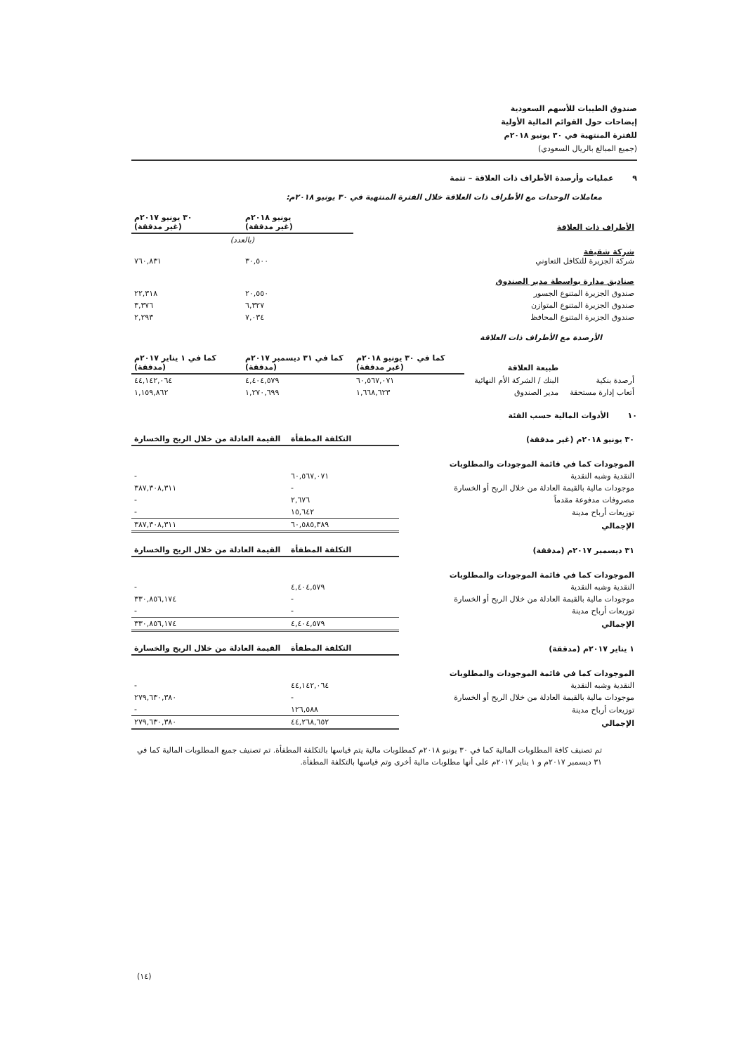صندوق الطيبات للأسهم السعودية
إيضاحات حول القوائم المالية الأولية
للفترة المنتهية في ٣٠ يونيو ٢٠١٨م
(جميع المبالغ بالريال السعودي)
٩ عمليات وأرصدة الأطراف ذات العلاقة – تتمة
معاملات الوحدات مع الأطراف ذات العلاقة خلال الفترة المنتهية في ٣٠ يونيو ٢٠١٨م:
| الأطراف ذات العلاقة | يونيو ٢٠١٨م (غير مدققة) | ٣٠ يونيو ٢٠١٧م (غير مدققة) |
| --- | --- | --- |
| | (بالعدد) | |
| شركة شقيقة شركة الجزيرة للتكافل التعاوني | ٣٠,٥٠٠ | ٧٦٠,٨٣١ |
| صناديق مدارة بواسطة مدير الصندوق | | |
| صندوق الجزيرة المتنوع الجسور | ٢٠,٥٥٠ | ٢٢,٣١٨ |
| صندوق الجزيرة المتنوع المتوازن | ٦,٣٢٧ | ٣,٣٧٦ |
| صندوق الجزيرة المتنوع المحافظ | ٧,٠٣٤ | ٢,٢٩٣ |
الأرصدة مع الأطراف ذات العلاقة
| | طبيعة العلاقة | كما في ٣٠ يونيو ٢٠١٨م (غير مدققة) | كما في ٣١ ديسمبر ٢٠١٧م (مدققة) | كما في ١ يناير ٢٠١٧م (مدققة) |
| --- | --- | --- | --- | --- |
| أرصدة بنكية | البنك / الشركة الأم النهائية | ٦٠,٥٦٧,٠٧١ | ٤,٤٠٤,٥٧٩ | ٤٤,١٤٢,٠٦٤ |
| أتعاب إدارة مستحقة | مدير الصندوق | ١,٦٦٨,٦٢٣ | ١,٢٧٠,٦٩٩ | ١,١٥٩,٨٦٢ |
١٠ الأدوات المالية حسب الفئة
| ٣٠ يونيو ٢٠١٨م (غير مدققة) | التكلفة المطفأة | القيمة العادلة من خلال الربح والخسارة |
| --- | --- | --- |
| الموجودات كما في قائمة الموجودات والمطلوبات | | |
| النقدية وشبه النقدية | ٦٠,٥٦٧,٠٧١ | - |
| موجودات مالية بالقيمة العادلة من خلال الربح أو الخسارة | - | ٣٨٧,٣٠٨,٣١١ |
| مصروفات مدفوعة مقدماً | ٢,٦٧٦ | - |
| توزيعات أرباح مدينة | ١٥,٦٤٢ | - |
| الإجمالي | ٦٠,٥٨٥,٣٨٩ | ٣٨٧,٣٠٨,٣١١ |
| ٣١ ديسمبر ٢٠١٧م (مدققة) | التكلفة المطفأة | القيمة العادلة من خلال الربح والخسارة |
| الموجودات كما في قائمة الموجودات والمطلوبات | | |
| النقدية وشبه النقدية | ٤,٤٠٤,٥٧٩ | - |
| موجودات مالية بالقيمة العادلة من خلال الربح أو الخسارة | - | ٣٣٠,٨٥٦,١٧٤ |
| توزيعات أرباح مدينة | - | - |
| الإجمالي | ٤,٤٠٤,٥٧٩ | ٣٣٠,٨٥٦,١٧٤ |
| ١ يناير ٢٠١٧م (مدققة) | التكلفة المطفأة | القيمة العادلة من خلال الربح والخسارة |
| الموجودات كما في قائمة الموجودات والمطلوبات | | |
| النقدية وشبه النقدية | ٤٤,١٤٢,٠٦٤ | - |
| موجودات مالية بالقيمة العادلة من خلال الربح أو الخسارة | - | ٢٧٩,٦٣٠,٣٨٠ |
| توزيعات أرباح مدينة | ١٢٦,٥٨٨ | - |
| الإجمالي | ٤٤,٢٦٨,٦٥٢ | ٢٧٩,٦٣٠,٣٨٠ |
تم تصنيف كافة المطلوبات المالية كما في ٣٠ يونيو ٢٠١٨م كمطلوبات مالية يتم قياسها بالتكلفة المطفأة. تم تصنيف جميع المطلوبات المالية كما في ٣١ ديسمبر ٢٠١٧م و ١ يناير ٢٠١٧م على أنها مطلوبات مالية أخرى وتم قياسها بالتكلفة المطفأة.
(١٤)